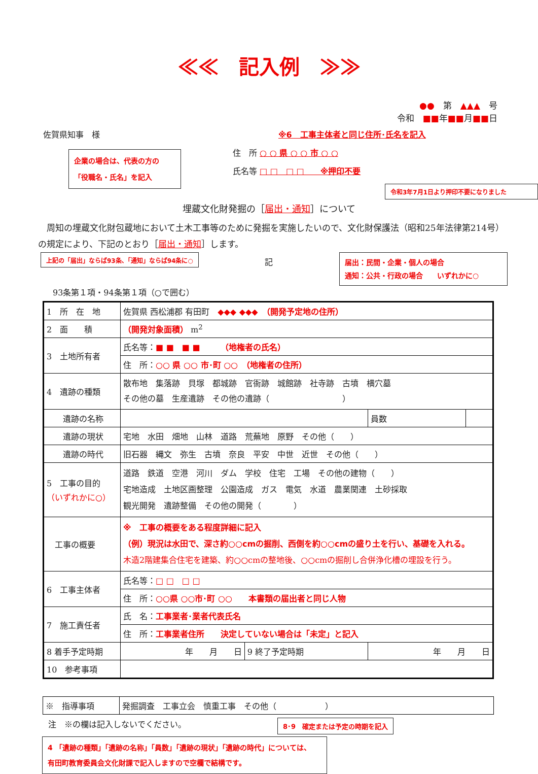≪≪　記入例　≫≫
●●　第　▲▲▲　号
令和　■■年■■月■■日
佐賀県知事　様
企業の場合は、代表の方の
「役職名・氏名」を記入
※6　工事主体者と同じ住所･氏名を記入
住　所 ○ ○ 県 ○ ○ 市 ○ ○
氏名等 □ □　□ □　　※押印不要
令和3年7月1日より押印不要になりました
埋蔵文化財発掘の［届出・通知］について
　周知の埋蔵文化財包蔵地において土木工事等のために発掘を実施したいので、文化財保護法（昭和25年法律第214号）の規定により、下記のとおり［届出・通知］します。
上記の「届出」ならば93条､「通知」ならば94条に○
記
届出：民間・企業・個人の場合
通知：公共・行政の場合　　いずれかに○
93条第１項・94条第１項（○で囲む）
| 1 所 在 地 | 佐賀県 西松浦郡 有田町 ◆◆◆ ◆◆◆ （開発予定地の住所） | | | |
| 2 面 積 | （開発対象面積） m<sup>2</sup> | | | |
| 3 土地所有者 | 氏名等： ■ ■ ■ ■ （地権者の氏名） | | | |
| | 住 所： ○○ 県 ○○ 市･町 ○○ （地権者の住所） | | | |
| 4 遺跡の種類 | 散布地 集落跡 貝塚 都城跡 官衙跡 城館跡 社寺跡 古墳 横穴墓 その他の墓 生産遺跡 その他の遺跡（ ） | | | |
| 遺跡の名称 | | | 員数 | |
| 遺跡の現状 | 宅地 水田 畑地 山林 道路 荒蕪地 原野 その他（ ） | | | |
| 遺跡の時代 | 旧石器 縄文 弥生 古墳 奈良 平安 中世 近世 その他（ ） | | | |
| 5 工事の目的 （いずれかに○） | 道路 鉄道 空港 河川 ダム 学校 住宅 工場 その他の建物（ ） 宅地造成 土地区画整理 公園造成 ガス 電気 水道 農業関連 土砂採取 観光開発 遺跡整備 その他の開発（ ） | | | |
| 工事の概要 | ※ 工事の概要をある程度詳細に記入 （例）現況は水田で、深さ約○○cmの掘削、西側を約○○cmの盛り土を行い、基礎を入れる。 木造2階建集合住宅を建築、約○○cmの整地後、○○cmの掘削し合併浄化槽の埋設を行う。 | | | |
| 6 工事主体者 | 氏名等： □ □ □ □ | | | |
| | 住 所： ○○県 ○○市･町 ○○ 本書類の届出者と同じ人物 | | | |
| 7 施工責任者 | 氏 名： 工事業者･業者代表氏名 | | | |
| | 住 所： 工事業者住所 決定していない場合は「未定」と記入 | | | |
| 8 着手予定時期 | 年 月 日 | 9 終了予定時期 | 年 月 日 | |
| 10 参考事項 | | | | |
| ※ 指導事項 | 発掘調査 工事立会 慎重工事 その他（ ） |
注　※の欄は記入しないでください。 8･9　確定または予定の時期を記入
4 「遺跡の種類」「遺跡の名称」「員数」「遺跡の現状」「遺跡の時代」については、
有田町教育委員会文化財課で記入しますので空欄で結構です。